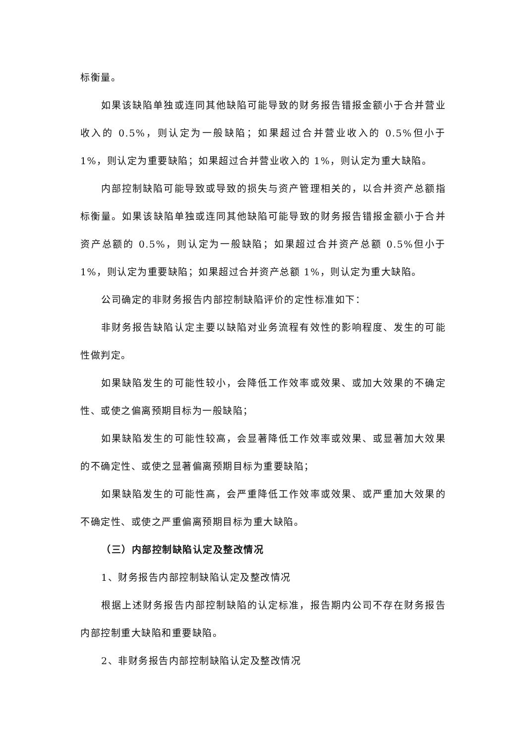标衡量。
如果该缺陷单独或连同其他缺陷可能导致的财务报告错报金额小于合并营业收入的 0.5%，则认定为一般缺陷；如果超过合并营业收入的 0.5%但小于 1%，则认定为重要缺陷；如果超过合并营业收入的 1%，则认定为重大缺陷。
内部控制缺陷可能导致或导致的损失与资产管理相关的，以合并资产总额指标衡量。如果该缺陷单独或连同其他缺陷可能导致的财务报告错报金额小于合并资产总额的 0.5%，则认定为一般缺陷；如果超过合并资产总额 0.5%但小于 1%，则认定为重要缺陷；如果超过合并资产总额 1%，则认定为重大缺陷。
公司确定的非财务报告内部控制缺陷评价的定性标准如下：
非财务报告缺陷认定主要以缺陷对业务流程有效性的影响程度、发生的可能性做判定。
如果缺陷发生的可能性较小，会降低工作效率或效果、或加大效果的不确定性、或使之偏离预期目标为一般缺陷；
如果缺陷发生的可能性较高，会显著降低工作效率或效果、或显著加大效果的不确定性、或使之显著偏离预期目标为重要缺陷；
如果缺陷发生的可能性高，会严重降低工作效率或效果、或严重加大效果的不确定性、或使之严重偏离预期目标为重大缺陷。
（三）内部控制缺陷认定及整改情况
1、财务报告内部控制缺陷认定及整改情况
根据上述财务报告内部控制缺陷的认定标准，报告期内公司不存在财务报告内部控制重大缺陷和重要缺陷。
2、非财务报告内部控制缺陷认定及整改情况